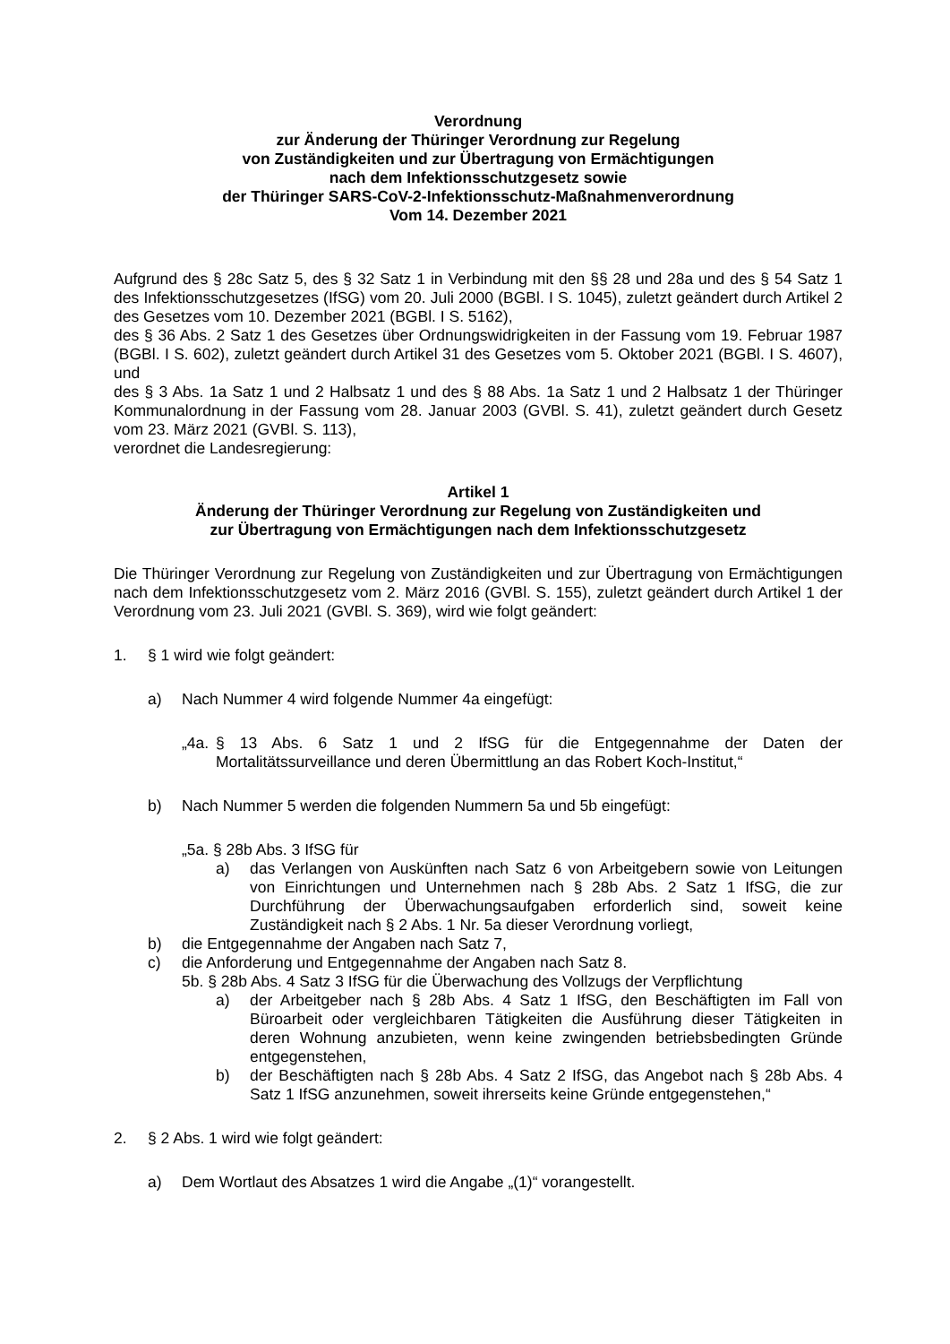Verordnung
zur Änderung der Thüringer Verordnung zur Regelung
von Zuständigkeiten und zur Übertragung von Ermächtigungen
nach dem Infektionsschutzgesetz sowie
der Thüringer SARS-CoV-2-Infektionsschutz-Maßnahmenverordnung
Vom 14. Dezember 2021
Aufgrund des § 28c Satz 5, des § 32 Satz 1 in Verbindung mit den §§ 28 und 28a und des § 54 Satz 1 des Infektionsschutzgesetzes (IfSG) vom 20. Juli 2000 (BGBl. I S. 1045), zuletzt geändert durch Artikel 2 des Gesetzes vom 10. Dezember 2021 (BGBl. I S. 5162),
des § 36 Abs. 2 Satz 1 des Gesetzes über Ordnungswidrigkeiten in der Fassung vom 19. Februar 1987 (BGBl. I S. 602), zuletzt geändert durch Artikel 31 des Gesetzes vom 5. Oktober 2021 (BGBl. I S. 4607), und
des § 3 Abs. 1a Satz 1 und 2 Halbsatz 1 und des § 88 Abs. 1a Satz 1 und 2 Halbsatz 1 der Thüringer Kommunalordnung in der Fassung vom 28. Januar 2003 (GVBl. S. 41), zuletzt geändert durch Gesetz vom 23. März 2021 (GVBl. S. 113),
verordnet die Landesregierung:
Artikel 1
Änderung der Thüringer Verordnung zur Regelung von Zuständigkeiten und
zur Übertragung von Ermächtigungen nach dem Infektionsschutzgesetz
Die Thüringer Verordnung zur Regelung von Zuständigkeiten und zur Übertragung von Ermächtigungen nach dem Infektionsschutzgesetz vom 2. März 2016 (GVBl. S. 155), zuletzt geändert durch Artikel 1 der Verordnung vom 23. Juli 2021 (GVBl. S. 369), wird wie folgt geändert:
1. § 1 wird wie folgt geändert:
a) Nach Nummer 4 wird folgende Nummer 4a eingefügt:
„4a.
§ 13 Abs. 6 Satz 1 und 2 IfSG für die Entgegennahme der Daten der Mortalitätssurveillance und deren Übermittlung an das Robert Koch-Institut,“
b) Nach Nummer 5 werden die folgenden Nummern 5a und 5b eingefügt:
„5a. § 28b Abs. 3 IfSG für
a) das Verlangen von Auskünften nach Satz 6 von Arbeitgebern sowie von Leitungen von Einrichtungen und Unternehmen nach § 28b Abs. 2 Satz 1 IfSG, die zur Durchführung der Überwachungsaufgaben erforderlich sind, soweit keine Zuständigkeit nach § 2 Abs. 1 Nr. 5a dieser Verordnung vorliegt,
b) die Entgegennahme der Angaben nach Satz 7,
c) die Anforderung und Entgegennahme der Angaben nach Satz 8.
5b. § 28b Abs. 4 Satz 3 IfSG für die Überwachung des Vollzugs der Verpflichtung
a) der Arbeitgeber nach § 28b Abs. 4 Satz 1 IfSG, den Beschäftigten im Fall von Büroarbeit oder vergleichbaren Tätigkeiten die Ausführung dieser Tätigkeiten in deren Wohnung anzubieten, wenn keine zwingenden betriebsbedingten Gründe entgegenstehen,
b) der Beschäftigten nach § 28b Abs. 4 Satz 2 IfSG, das Angebot nach § 28b Abs. 4 Satz 1 IfSG anzunehmen, soweit ihrerseits keine Gründe entgegenstehen,“
2. § 2 Abs. 1 wird wie folgt geändert:
a) Dem Wortlaut des Absatzes 1 wird die Angabe „(1)“ vorangestellt.